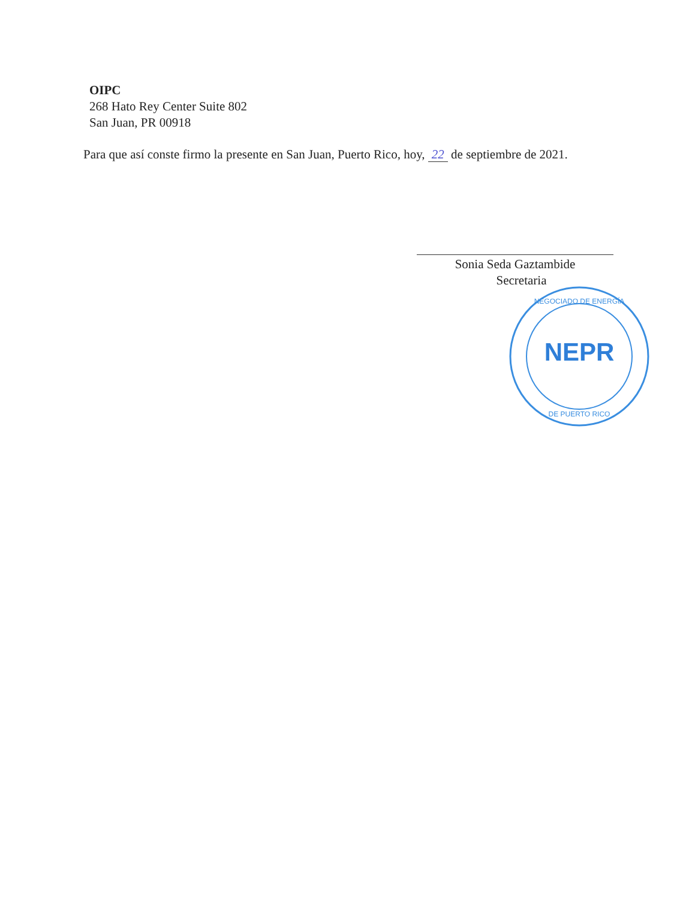OIPC
268 Hato Rey Center Suite 802
San Juan, PR 00918
Para que así conste firmo la presente en San Juan, Puerto Rico, hoy, 22 de septiembre de 2021.
Sonia Seda Gaztambide
Secretaria
NEPR
NEGOCIADO DE ENERGÍA
DE PUERTO RICO